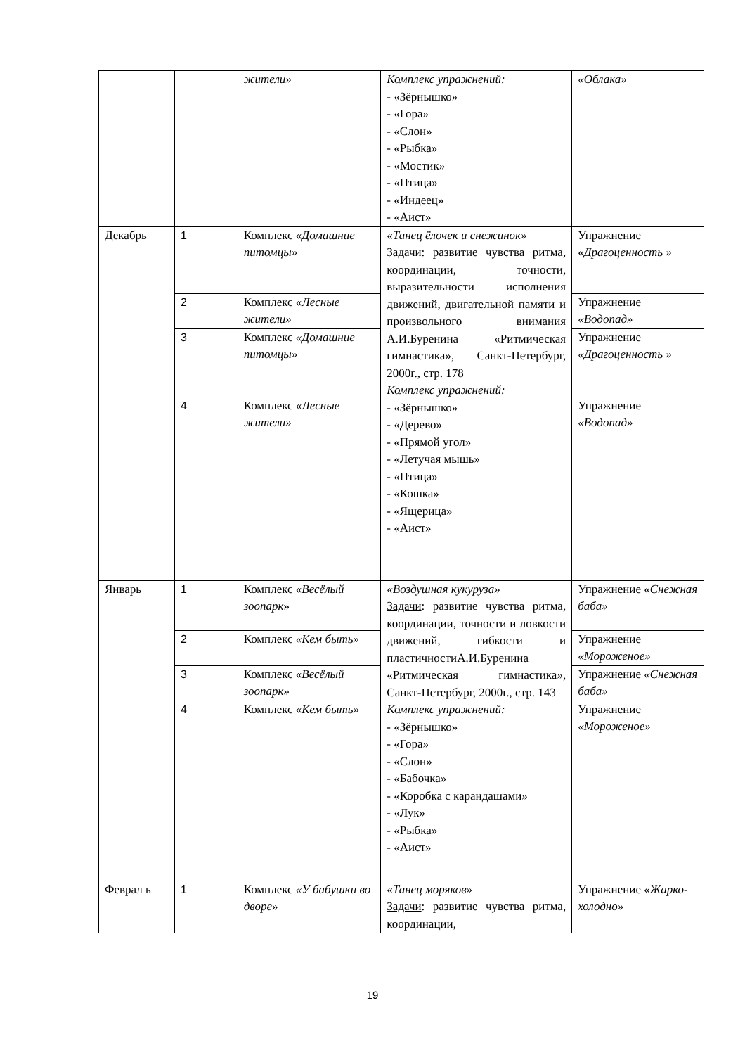| | | жители» | Комплекс упражнений: - «Зёрнышко» - «Гора» - «Слон» - «Рыбка» - «Мостик» - «Птица» - «Индеец» - «Аист» | «Облака» |
| Декабрь | 1 | Комплекс « Домашние питомцы» | « Танец ёлочек и снежинок» Задачи: развитие чувства ритма, координации, точности, выразительности исполнения движений, двигательной памяти и произвольного внимания А.И.Буренина «Ритмическая гимнастика», Санкт-Петербург, 2000г., стр. 178 Комплекс упражнений: - «Зёрнышко» - «Дерево» - «Прямой угол» - «Летучая мышь» - «Птица» - «Кошка» - «Ящерица» - «Аист» | Упражнение « Драгоценность » |
| | 2 | Комплекс « Лесные жители» | | Упражнение «Водопад» |
| | 3 | Комплекс «Домашние питомцы» | | Упражнение «Драгоценность » |
| | 4 | Комплекс « Лесные жители» | | Упражнение «Водопад» |
| Январь | 1 | Комплекс « Весёлый зоопарк » | «Воздушная кукуруза» Задачи : развитие чувства ритма, координации, точности и ловкости движений, гибкости и пластичностиА.И.Буренина «Ритмическая гимнастика», Санкт-Петербург, 2000г., стр. 143 Комплекс упражнений: - «Зёрнышко» - «Гора» - «Слон» - «Бабочка» - «Коробка с карандашами» - «Лук» - «Рыбка» - «Аист» | Упражнение « Снежная баба» |
| | 2 | Комплекс «Кем быть» | | Упражнение «Мороженое» |
| | 3 | Комплекс « Весёлый зоопарк» | | Упражнение «Снежная баба» |
| | 4 | Комплекс « Кем быть» | | Упражнение «Мороженое» |
| Феврал ь | 1 | Комплекс «У бабушки во дворе » | « Танец моряков» Задачи : развитие чувства ритма, координации, | Упражнение « Жарко-холодно» |
19